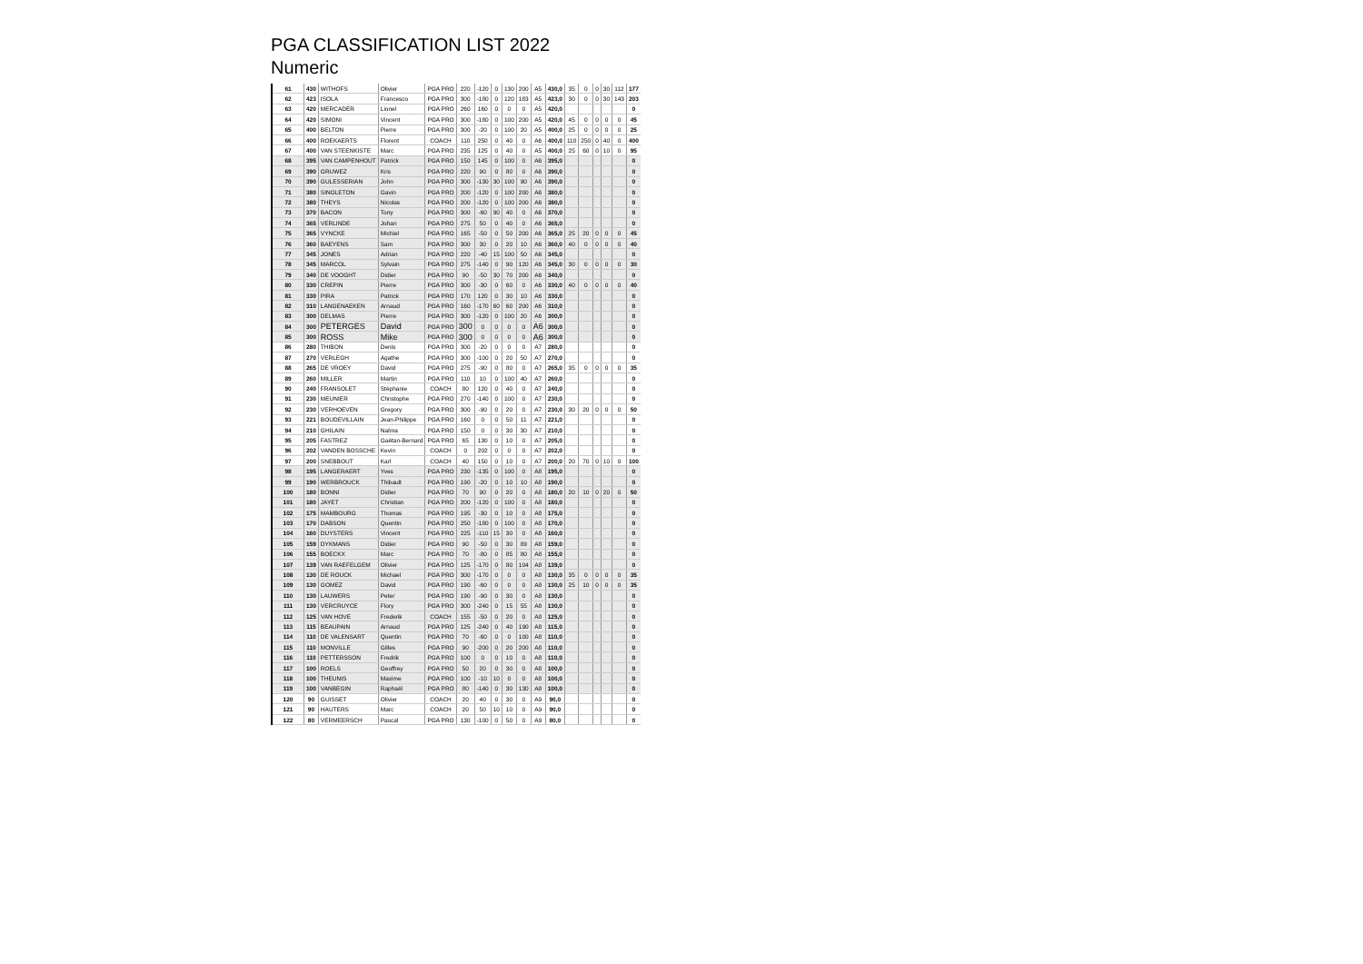PGA CLASSIFICATION LIST 2022
Numeric
| 61 | 430 | WITHOFS | Olivier | PGA PRO | 220 | -120 | 0 | 130 | 200 | A5 | 430,0 | 35 | 0 | 0 | 30 | 112 | 177 |
| 62 | 423 | ISOLA | Francesco | PGA PRO | 300 | -180 | 0 | 120 | 183 | A5 | 423,0 | 30 | 0 | 0 | 30 | 143 | 203 |
| 63 | 420 | MERCADER | Lionel | PGA PRO | 260 | 160 | 0 | 0 | 0 | A5 | 420,0 | | | | | | 0 |
| 64 | 420 | SIMONI | Vincent | PGA PRO | 300 | -180 | 0 | 100 | 200 | A5 | 420,0 | 45 | 0 | 0 | 0 | 0 | 45 |
| 65 | 400 | BELTON | Pierre | PGA PRO | 300 | -20 | 0 | 100 | 20 | A5 | 400,0 | 25 | 0 | 0 | 0 | 0 | 25 |
| 66 | 400 | ROEKAERTS | Florent | COACH | 110 | 250 | 0 | 40 | 0 | A6 | 400,0 | 110 | 250 | 0 | 40 | 0 | 400 |
| 67 | 400 | VAN STEENKISTE | Marc | PGA PRO | 235 | 125 | 0 | 40 | 0 | A5 | 400,0 | 25 | 60 | 0 | 10 | 0 | 95 |
| 68 | 395 | VAN CAMPENHOUT | Patrick | PGA PRO | 150 | 145 | 0 | 100 | 0 | A6 | 395,0 | | | | | | 0 |
| 69 | 390 | GRUWEZ | Kris | PGA PRO | 220 | 90 | 0 | 80 | 0 | A6 | 390,0 | | | | | | 0 |
| 70 | 390 | GULESSERIAN | John | PGA PRO | 300 | -130 | 30 | 100 | 90 | A6 | 390,0 | | | | | | 0 |
| 71 | 380 | SINGLETON | Gavin | PGA PRO | 200 | -120 | 0 | 100 | 200 | A6 | 380,0 | | | | | | 0 |
| 72 | 380 | THEYS | Nicolas | PGA PRO | 200 | -120 | 0 | 100 | 200 | A6 | 380,0 | | | | | | 0 |
| 73 | 370 | BACON | Tony | PGA PRO | 300 | -60 | 90 | 40 | 0 | A6 | 370,0 | | | | | | 0 |
| 74 | 365 | VERLINDE | Johan | PGA PRO | 275 | 50 | 0 | 40 | 0 | A6 | 365,0 | | | | | | 0 |
| 75 | 365 | VYNCKE | Michiel | PGA PRO | 165 | -50 | 0 | 50 | 200 | A6 | 365,0 | 25 | 20 | 0 | 0 | 0 | 45 |
| 76 | 360 | BAEYENS | Sam | PGA PRO | 300 | 30 | 0 | 20 | 10 | A6 | 360,0 | 40 | 0 | 0 | 0 | 0 | 40 |
| 77 | 345 | JONES | Adrian | PGA PRO | 220 | -40 | 15 | 100 | 50 | A6 | 345,0 | | | | | | 0 |
| 78 | 345 | MARCOL | Sylvain | PGA PRO | 275 | -140 | 0 | 90 | 120 | A6 | 345,0 | 30 | 0 | 0 | 0 | 0 | 30 |
| 79 | 340 | DE VOOGHT | Didier | PGA PRO | 90 | -50 | 30 | 70 | 200 | A6 | 340,0 | | | | | | 0 |
| 80 | 330 | CREPIN | Pierre | PGA PRO | 300 | -30 | 0 | 60 | 0 | A6 | 330,0 | 40 | 0 | 0 | 0 | 0 | 40 |
| 81 | 330 | PIRA | Patrick | PGA PRO | 170 | 120 | 0 | 30 | 10 | A6 | 330,0 | | | | | | 0 |
| 82 | 310 | LANGENAEKEN | Arnaud | PGA PRO | 160 | -170 | 60 | 60 | 200 | A6 | 310,0 | | | | | | 0 |
| 83 | 300 | DELMAS | Pierre | PGA PRO | 300 | -120 | 0 | 100 | 20 | A6 | 300,0 | | | | | | 0 |
| 84 | 300 | PETERGES | David | PGA PRO | 300 | 0 | 0 | 0 | 0 | A6 | 300,0 | | | | | | 0 |
| 85 | 300 | ROSS | Mike | PGA PRO | 300 | 0 | 0 | 0 | 0 | A6 | 300,0 | | | | | | 0 |
| 86 | 280 | THIBON | Denis | PGA PRO | 300 | -20 | 0 | 0 | 0 | A7 | 280,0 | | | | | | 0 |
| 87 | 270 | VERLEGH | Agathe | PGA PRO | 300 | -100 | 0 | 20 | 50 | A7 | 270,0 | | | | | | 0 |
| 88 | 265 | DE VROEY | David | PGA PRO | 275 | -90 | 0 | 80 | 0 | A7 | 265,0 | 35 | 0 | 0 | 0 | 0 | 35 |
| 89 | 260 | MILLER | Martin | PGA PRO | 110 | 10 | 0 | 100 | 40 | A7 | 260,0 | | | | | | 0 |
| 90 | 240 | FRANSOLET | Stéphanie | COACH | 80 | 120 | 0 | 40 | 0 | A7 | 240,0 | | | | | | 0 |
| 91 | 230 | MEUNIER | Christophe | PGA PRO | 270 | -140 | 0 | 100 | 0 | A7 | 230,0 | | | | | | 0 |
| 92 | 230 | VERHOEVEN | Gregory | PGA PRO | 300 | -90 | 0 | 20 | 0 | A7 | 230,0 | 30 | 20 | 0 | 0 | 0 | 50 |
| 93 | 221 | BOUDEVILLAIN | Jean-Philippe | PGA PRO | 160 | 0 | 0 | 50 | 11 | A7 | 221,0 | | | | | | 0 |
| 94 | 210 | GHILAIN | Naïma | PGA PRO | 150 | 0 | 0 | 30 | 30 | A7 | 210,0 | | | | | | 0 |
| 95 | 205 | FASTREZ | Gaëtan-Bernard | PGA PRO | 65 | 130 | 0 | 10 | 0 | A7 | 205,0 | | | | | | 0 |
| 96 | 202 | VANDEN BOSSCHE | Kevin | COACH | 0 | 202 | 0 | 0 | 0 | A7 | 202,0 | | | | | | 0 |
| 97 | 200 | SNEBBOUT | Karl | COACH | 40 | 150 | 0 | 10 | 0 | A7 | 200,0 | 20 | 70 | 0 | 10 | 0 | 100 |
| 98 | 195 | LANGERAERT | Yves | PGA PRO | 230 | -135 | 0 | 100 | 0 | A8 | 195,0 | | | | | | 0 |
| 99 | 190 | WERBROUCK | Thibault | PGA PRO | 190 | -20 | 0 | 10 | 10 | A8 | 190,0 | | | | | | 0 |
| 100 | 180 | BONNI | Didier | PGA PRO | 70 | 90 | 0 | 20 | 0 | A8 | 180,0 | 20 | 10 | 0 | 20 | 0 | 50 |
| 101 | 180 | JAYET | Christian | PGA PRO | 200 | -120 | 0 | 100 | 0 | A8 | 180,0 | | | | | | 0 |
| 102 | 175 | MAMBOURG | Thomas | PGA PRO | 195 | -30 | 0 | 10 | 0 | A8 | 175,0 | | | | | | 0 |
| 103 | 170 | DABSON | Quentin | PGA PRO | 250 | -180 | 0 | 100 | 0 | A8 | 170,0 | | | | | | 0 |
| 104 | 160 | DUYSTERS | Vincent | PGA PRO | 225 | -110 | 15 | 30 | 0 | A8 | 160,0 | | | | | | 0 |
| 105 | 159 | DYKMANS | Didier | PGA PRO | 90 | -50 | 0 | 30 | 89 | A8 | 159,0 | | | | | | 0 |
| 106 | 155 | BOECKX | Marc | PGA PRO | 70 | -80 | 0 | 85 | 80 | A8 | 155,0 | | | | | | 0 |
| 107 | 139 | VAN RAEFELGEM | Olivier | PGA PRO | 125 | -170 | 0 | 80 | 104 | A8 | 139,0 | | | | | | 0 |
| 108 | 130 | DE ROUCK | Michael | PGA PRO | 300 | -170 | 0 | 0 | 0 | A8 | 130,0 | 35 | 0 | 0 | 0 | 0 | 35 |
| 109 | 130 | GOMEZ | David | PGA PRO | 190 | -60 | 0 | 0 | 0 | A8 | 130,0 | 25 | 10 | 0 | 0 | 0 | 35 |
| 110 | 130 | LAUWERS | Peter | PGA PRO | 190 | -90 | 0 | 30 | 0 | A8 | 130,0 | | | | | | 0 |
| 111 | 130 | VERCRUYCE | Flory | PGA PRO | 300 | -240 | 0 | 15 | 55 | A8 | 130,0 | | | | | | 0 |
| 112 | 125 | VAN HOVE | Frederik | COACH | 155 | -50 | 0 | 20 | 0 | A8 | 125,0 | | | | | | 0 |
| 113 | 115 | BEAUPAIN | Arnaud | PGA PRO | 125 | -240 | 0 | 40 | 190 | A8 | 115,0 | | | | | | 0 |
| 114 | 110 | DE VALENSART | Quentin | PGA PRO | 70 | -60 | 0 | 0 | 100 | A8 | 110,0 | | | | | | 0 |
| 115 | 110 | MONVILLE | Gilles | PGA PRO | 90 | -200 | 0 | 20 | 200 | A8 | 110,0 | | | | | | 0 |
| 116 | 110 | PETTERSSON | Fredrik | PGA PRO | 100 | 0 | 0 | 10 | 0 | A8 | 110,0 | | | | | | 0 |
| 117 | 100 | ROELS | Geoffrey | PGA PRO | 50 | 20 | 0 | 30 | 0 | A8 | 100,0 | | | | | | 0 |
| 118 | 100 | THEUNIS | Maxime | PGA PRO | 100 | -10 | 10 | 0 | 0 | A8 | 100,0 | | | | | | 0 |
| 119 | 100 | VANBEGIN | Raphaël | PGA PRO | 80 | -140 | 0 | 30 | 130 | A8 | 100,0 | | | | | | 0 |
| 120 | 90 | GUISSET | Olivier | COACH | 20 | 40 | 0 | 30 | 0 | A9 | 90,0 | | | | | | 0 |
| 121 | 90 | HAUTERS | Marc | COACH | 20 | 50 | 10 | 10 | 0 | A9 | 90,0 | | | | | | 0 |
| 122 | 80 | VERMEERSCH | Pascal | PGA PRO | 130 | -100 | 0 | 50 | 0 | A9 | 80,0 | | | | | | 0 |